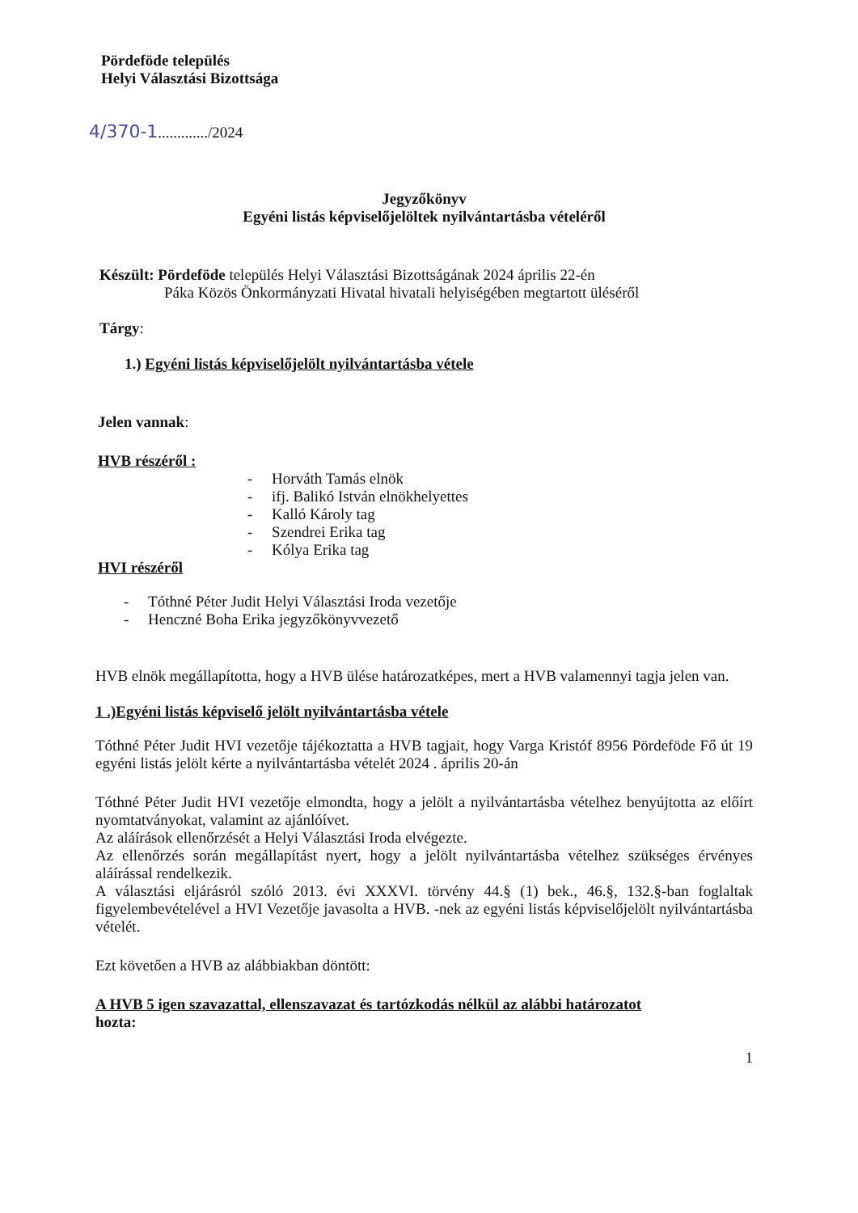Pördeföde település
Helyi Választási Bizottsága
4/370-1............./2024
Jegyzőkönyv
Egyéni listás képviselőjelöltek nyilvántartásba vételéről
Készült: Pördeföde település Helyi Választási Bizottságának 2024 április 22-én
Páka Közös Önkormányzati Hivatal hivatali helyiségében megtartott üléséről
Tárgy:
1.) Egyéni listás képviselőjelölt nyilvántartásba vétele
Jelen vannak:
HVB részéről :
- Horváth Tamás elnök
- ifj. Balikó István elnökhelyettes
- Kalló Károly tag
- Szendrei Erika tag
- Kólya Erika tag
HVI részéről
- Tóthné Péter Judit Helyi Választási Iroda vezetője
- Henczné Boha Erika jegyzőkönyvvezető
HVB elnök megállapította, hogy a HVB ülése határozatképes, mert a HVB valamennyi tagja jelen van.
1 .)Egyéni listás képviselő jelölt nyilvántartásba vétele
Tóthné Péter Judit HVI vezetője tájékoztatta a HVB tagjait, hogy Varga Kristóf 8956 Pördeföde Fő út 19 egyéni listás jelölt kérte a nyilvántartásba vételét 2024 . április 20-án
Tóthné Péter Judit HVI vezetője elmondta, hogy a jelölt a nyilvántartásba vételhez benyújtotta az előírt nyomtatványokat, valamint az ajánlóívet.
Az aláírások ellenőrzését a Helyi Választási Iroda elvégezte.
Az ellenőrzés során megállapítást nyert, hogy a jelölt nyilvántartásba vételhez szükséges érvényes aláírással rendelkezik.
A választási eljárásról szóló 2013. évi XXXVI. törvény 44.§ (1) bek., 46.§, 132.§-ban foglaltak figyelembevételével a HVI Vezetője javasolta a HVB. -nek az egyéni listás képviselőjelölt nyilvántartásba vételét.
Ezt követően a HVB az alábbiakban döntött:
A HVB 5 igen szavazattal, ellenszavazat és tartózkodás nélkül az alábbi határozatot
hozta:
1